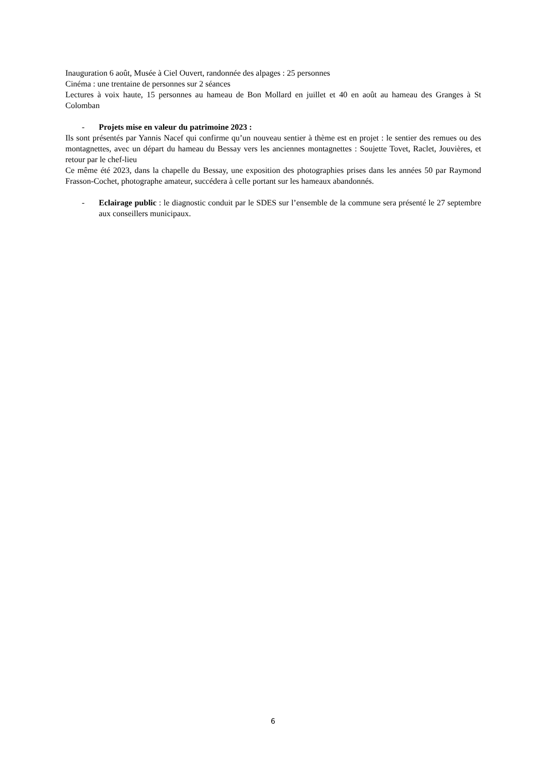Inauguration 6 août, Musée à Ciel Ouvert, randonnée des alpages : 25 personnes
Cinéma : une trentaine de personnes sur 2 séances
Lectures à voix haute, 15 personnes au hameau de Bon Mollard en juillet et 40 en août au hameau des Granges à St Colomban
- Projets mise en valeur du patrimoine 2023 :
Ils sont présentés par Yannis Nacef qui confirme qu’un nouveau sentier à thème est en projet : le sentier des remues ou des montagnettes, avec un départ du hameau du Bessay vers les anciennes montagnettes : Soujette Tovet, Raclet, Jouvières, et retour par le chef-lieu
Ce même été 2023, dans la chapelle du Bessay, une exposition des photographies prises dans les années 50 par Raymond Frasson-Cochet, photographe amateur, succédera à celle portant sur les hameaux abandonnés.
- Eclairage public : le diagnostic conduit par le SDES sur l’ensemble de la commune sera présenté le 27 septembre aux conseillers municipaux.
6